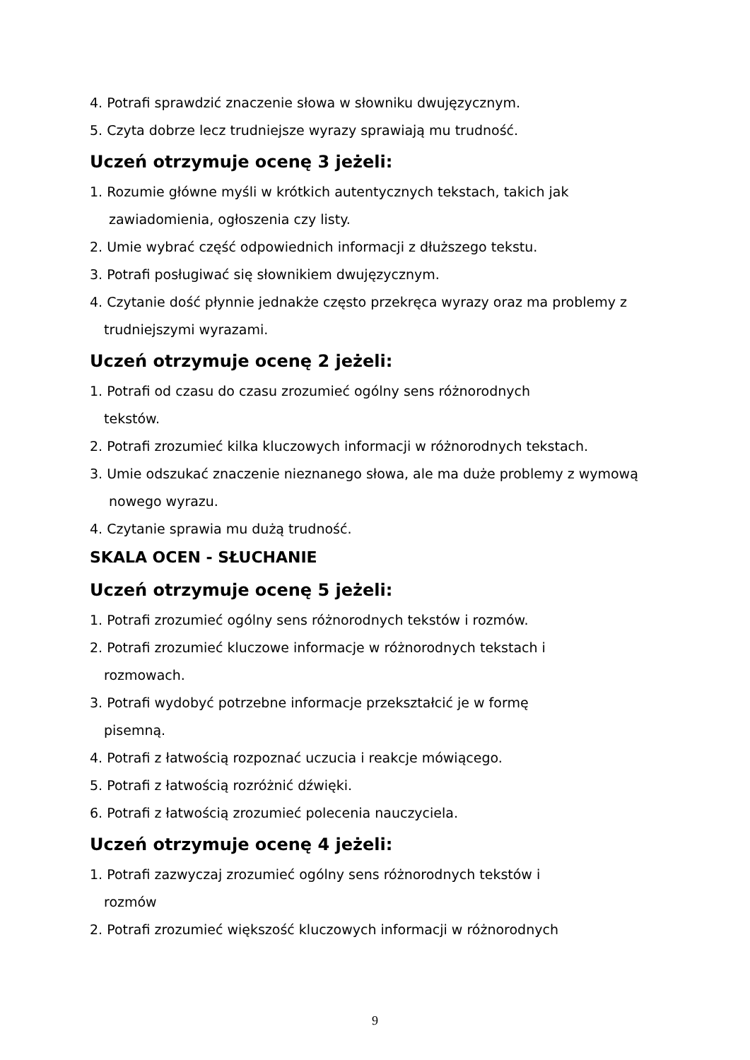4. Potrafi sprawdzić znaczenie słowa w słowniku dwujęzycznym.
5. Czyta dobrze lecz trudniejsze wyrazy sprawiają mu trudność.
Uczeń otrzymuje ocenę 3 jeżeli:
1. Rozumie główne myśli w krótkich autentycznych tekstach, takich jak
zawiadomienia, ogłoszenia czy listy.
2. Umie wybrać część odpowiednich informacji z dłuższego tekstu.
3. Potrafi posługiwać się słownikiem dwujęzycznym.
4. Czytanie dość płynnie jednakże często przekręca wyrazy oraz ma problemy z
trudniejszymi wyrazami.
Uczeń otrzymuje ocenę 2 jeżeli:
1. Potrafi od czasu do czasu zrozumieć ogólny sens różnorodnych
tekstów.
2. Potrafi zrozumieć kilka kluczowych informacji w różnorodnych tekstach.
3. Umie odszukać znaczenie nieznanego słowa, ale ma duże problemy z wymową
nowego wyrazu.
4. Czytanie sprawia mu dużą trudność.
SKALA OCEN - SŁUCHANIE
Uczeń otrzymuje ocenę 5 jeżeli:
1. Potrafi zrozumieć ogólny sens różnorodnych tekstów i rozmów.
2. Potrafi zrozumieć kluczowe informacje w różnorodnych tekstach i
rozmowach.
3. Potrafi wydobyć potrzebne informacje przekształcić je w formę
pisemną.
4. Potrafi z łatwością rozpoznać uczucia i reakcje mówiącego.
5. Potrafi z łatwością rozróżnić dźwięki.
6. Potrafi z łatwością zrozumieć polecenia nauczyciela.
Uczeń otrzymuje ocenę 4 jeżeli:
1. Potrafi zazwyczaj zrozumieć ogólny sens różnorodnych tekstów i
rozmów
2. Potrafi zrozumieć większość kluczowych informacji w różnorodnych
9